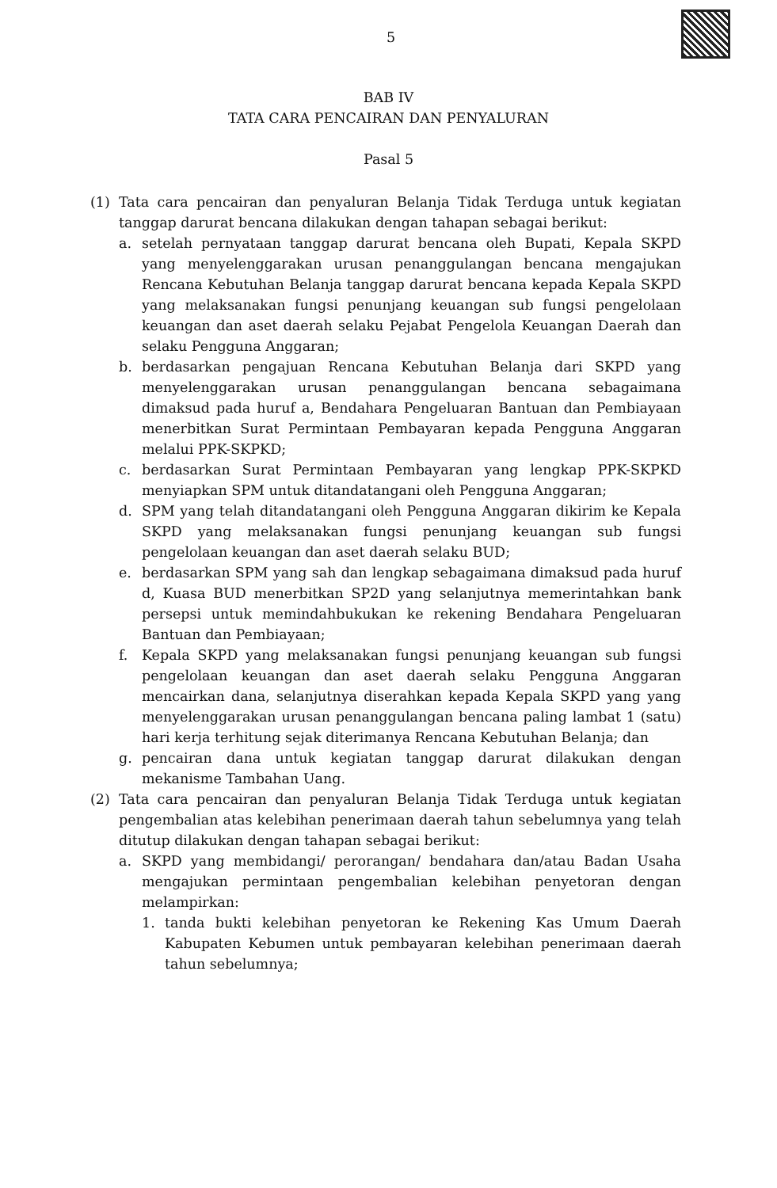5
BAB IV
TATA CARA PENCAIRAN DAN PENYALURAN
Pasal 5
(1) Tata cara pencairan dan penyaluran Belanja Tidak Terduga untuk kegiatan tanggap darurat bencana dilakukan dengan tahapan sebagai berikut:
a. setelah pernyataan tanggap darurat bencana oleh Bupati, Kepala SKPD yang menyelenggarakan urusan penanggulangan bencana mengajukan Rencana Kebutuhan Belanja tanggap darurat bencana kepada Kepala SKPD yang melaksanakan fungsi penunjang keuangan sub fungsi pengelolaan keuangan dan aset daerah selaku Pejabat Pengelola Keuangan Daerah dan selaku Pengguna Anggaran;
b. berdasarkan pengajuan Rencana Kebutuhan Belanja dari SKPD yang menyelenggarakan urusan penanggulangan bencana sebagaimana dimaksud pada huruf a, Bendahara Pengeluaran Bantuan dan Pembiayaan menerbitkan Surat Permintaan Pembayaran kepada Pengguna Anggaran melalui PPK-SKPKD;
c. berdasarkan Surat Permintaan Pembayaran yang lengkap PPK-SKPKD menyiapkan SPM untuk ditandatangani oleh Pengguna Anggaran;
d. SPM yang telah ditandatangani oleh Pengguna Anggaran dikirim ke Kepala SKPD yang melaksanakan fungsi penunjang keuangan sub fungsi pengelolaan keuangan dan aset daerah selaku BUD;
e. berdasarkan SPM yang sah dan lengkap sebagaimana dimaksud pada huruf d, Kuasa BUD menerbitkan SP2D yang selanjutnya memerintahkan bank persepsi untuk memindahbukukan ke rekening Bendahara Pengeluaran Bantuan dan Pembiayaan;
f. Kepala SKPD yang melaksanakan fungsi penunjang keuangan sub fungsi pengelolaan keuangan dan aset daerah selaku Pengguna Anggaran mencairkan dana, selanjutnya diserahkan kepada Kepala SKPD yang yang menyelenggarakan urusan penanggulangan bencana paling lambat 1 (satu) hari kerja terhitung sejak diterimanya Rencana Kebutuhan Belanja; dan
g. pencairan dana untuk kegiatan tanggap darurat dilakukan dengan mekanisme Tambahan Uang.
(2) Tata cara pencairan dan penyaluran Belanja Tidak Terduga untuk kegiatan pengembalian atas kelebihan penerimaan daerah tahun sebelumnya yang telah ditutup dilakukan dengan tahapan sebagai berikut:
a. SKPD yang membidangi/ perorangan/ bendahara dan/atau Badan Usaha mengajukan permintaan pengembalian kelebihan penyetoran dengan melampirkan:
1. tanda bukti kelebihan penyetoran ke Rekening Kas Umum Daerah Kabupaten Kebumen untuk pembayaran kelebihan penerimaan daerah tahun sebelumnya;